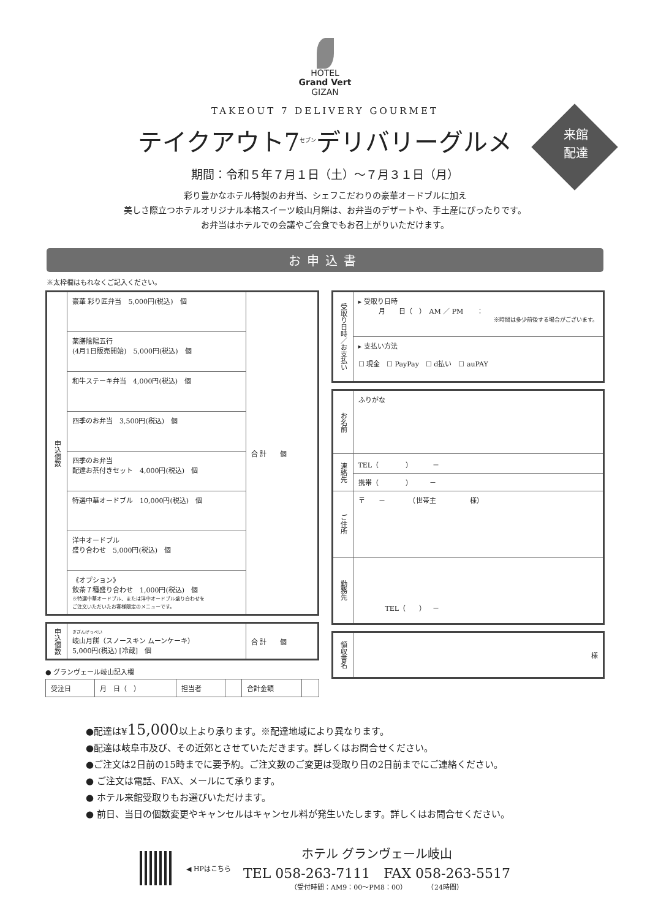HOTEL
Grand Vert
GIZAN
TAKEOUT 7 DELIVERY GOURMET
来館
配達
テイクアウト7<sup>セブン</sup>デリバリーグルメ
期間：令和５年７月１日（土）〜７月３１日（月）
彩り豊かなホテル特製のお弁当、シェフこだわりの豪華オードブルに加え
美しさ際立つホテルオリジナル本格スイーツ岐山月餅は、お弁当のデザートや、手土産にぴったりです。
お弁当はホテルでの会議やご会食でもお召上がりいただけます。
お申込書
※太枠欄はもれなくご記入ください。
| 申込個数 | 豪華 彩り匠弁当 5,000円(税込) 個 | 合 計 個 |
| | 薬膳陰陽五行 (4月1日販売開始) 5,000円(税込) 個 | |
| | 和牛ステーキ弁当 4,000円(税込) 個 | |
| | 四季のお弁当 3,500円(税込) 個 | |
| | 四季のお弁当 配達お茶付きセット 4,000円(税込) 個 | |
| | 特選中華オードブル 10,000円(税込) 個 | |
| | 洋中オードブル 盛り合わせ 5,000円(税込) 個 | |
| | 《オプション》 飲茶７種盛り合わせ 1,000円(税込) 個 ※特選中華オードブル、または洋中オードブル盛り合わせを ご注文いただいたお客様限定のメニューです。 | |
| 申込個数 | ぎざんげっぺい 岐山月餅（スノースキン ムーンケーキ） 5,000円(税込) [冷蔵] 個 | 合 計 個 |
● グランヴェール岐山記入欄
| 受注日 | 月 日（ ） | 担当者 | | 合計金額 | |
| 受取り日時／お支払い | ▸ 受取り日時 月 日（ ） AM ／ PM ： ※時間は多少前後する場合がございます。 |
| | ▸ 支払い方法 ☐ 現金 ☐ PayPay ☐ d払い ☐ auPAY |
| お名前 | ふりがな |
| 連絡先 | TEL（ ） － |
| | 携帯（ ） － |
| ご住所 | 〒 － （世帯主 様） |
| 勤務先 | TEL（ ） － |
| 領収書名 | 様 |
●配達は¥15,000以上より承ります。※配達地域により異なります。
●配達は岐阜市及び、その近郊とさせていただきます。詳しくはお問合せください。
●ご注文は2日前の15時までに要予約。ご注文数のご変更は受取り日の2日前までにご連絡ください。
● ご注文は電話、FAX、メールにて承ります。
● ホテル来館受取りもお選びいただけます。
● 前日、当日の個数変更やキャンセルはキャンセル料が発生いたします。詳しくはお問合せください。
◀ HPはこちら
ホテル グランヴェール岐山
TEL 058-263-7111　FAX 058-263-5517
（受付時間：AM9：00〜PM8：00）　　　　（24時間）